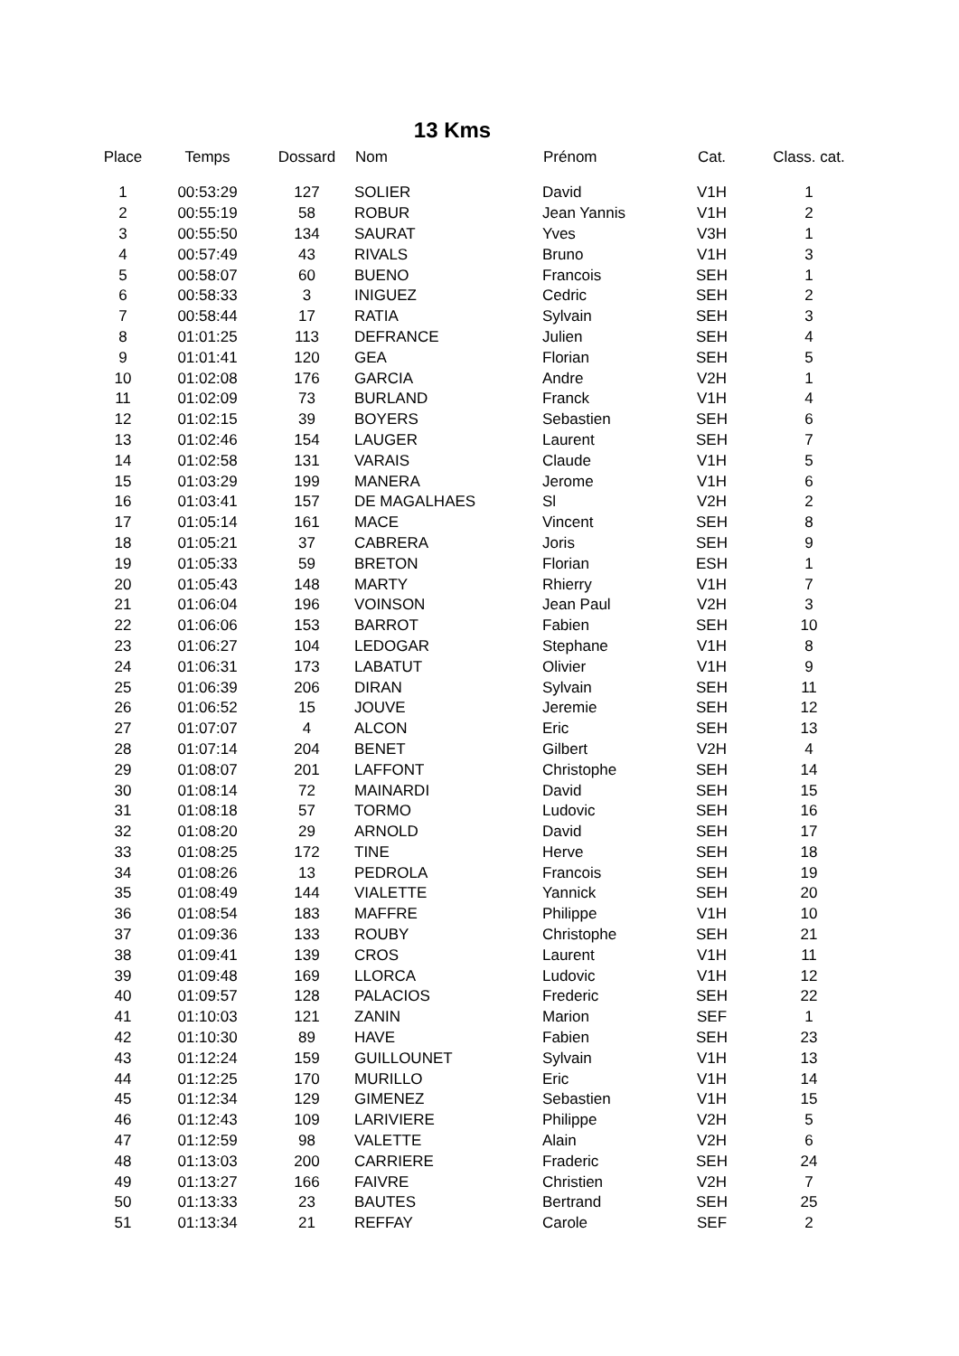13 Kms
| Place | Temps | Dossard | Nom | Prénom | Cat. | Class. cat. |
| --- | --- | --- | --- | --- | --- | --- |
| 1 | 00:53:29 | 127 | SOLIER | David | V1H | 1 |
| 2 | 00:55:19 | 58 | ROBUR | Jean Yannis | V1H | 2 |
| 3 | 00:55:50 | 134 | SAURAT | Yves | V3H | 1 |
| 4 | 00:57:49 | 43 | RIVALS | Bruno | V1H | 3 |
| 5 | 00:58:07 | 60 | BUENO | Francois | SEH | 1 |
| 6 | 00:58:33 | 3 | INIGUEZ | Cedric | SEH | 2 |
| 7 | 00:58:44 | 17 | RATIA | Sylvain | SEH | 3 |
| 8 | 01:01:25 | 113 | DEFRANCE | Julien | SEH | 4 |
| 9 | 01:01:41 | 120 | GEA | Florian | SEH | 5 |
| 10 | 01:02:08 | 176 | GARCIA | Andre | V2H | 1 |
| 11 | 01:02:09 | 73 | BURLAND | Franck | V1H | 4 |
| 12 | 01:02:15 | 39 | BOYERS | Sebastien | SEH | 6 |
| 13 | 01:02:46 | 154 | LAUGER | Laurent | SEH | 7 |
| 14 | 01:02:58 | 131 | VARAIS | Claude | V1H | 5 |
| 15 | 01:03:29 | 199 | MANERA | Jerome | V1H | 6 |
| 16 | 01:03:41 | 157 | DE MAGALHAES | Sl | V2H | 2 |
| 17 | 01:05:14 | 161 | MACE | Vincent | SEH | 8 |
| 18 | 01:05:21 | 37 | CABRERA | Joris | SEH | 9 |
| 19 | 01:05:33 | 59 | BRETON | Florian | ESH | 1 |
| 20 | 01:05:43 | 148 | MARTY | Rhierry | V1H | 7 |
| 21 | 01:06:04 | 196 | VOINSON | Jean Paul | V2H | 3 |
| 22 | 01:06:06 | 153 | BARROT | Fabien | SEH | 10 |
| 23 | 01:06:27 | 104 | LEDOGAR | Stephane | V1H | 8 |
| 24 | 01:06:31 | 173 | LABATUT | Olivier | V1H | 9 |
| 25 | 01:06:39 | 206 | DIRAN | Sylvain | SEH | 11 |
| 26 | 01:06:52 | 15 | JOUVE | Jeremie | SEH | 12 |
| 27 | 01:07:07 | 4 | ALCON | Eric | SEH | 13 |
| 28 | 01:07:14 | 204 | BENET | Gilbert | V2H | 4 |
| 29 | 01:08:07 | 201 | LAFFONT | Christophe | SEH | 14 |
| 30 | 01:08:14 | 72 | MAINARDI | David | SEH | 15 |
| 31 | 01:08:18 | 57 | TORMO | Ludovic | SEH | 16 |
| 32 | 01:08:20 | 29 | ARNOLD | David | SEH | 17 |
| 33 | 01:08:25 | 172 | TINE | Herve | SEH | 18 |
| 34 | 01:08:26 | 13 | PEDROLA | Francois | SEH | 19 |
| 35 | 01:08:49 | 144 | VIALETTE | Yannick | SEH | 20 |
| 36 | 01:08:54 | 183 | MAFFRE | Philippe | V1H | 10 |
| 37 | 01:09:36 | 133 | ROUBY | Christophe | SEH | 21 |
| 38 | 01:09:41 | 139 | CROS | Laurent | V1H | 11 |
| 39 | 01:09:48 | 169 | LLORCA | Ludovic | V1H | 12 |
| 40 | 01:09:57 | 128 | PALACIOS | Frederic | SEH | 22 |
| 41 | 01:10:03 | 121 | ZANIN | Marion | SEF | 1 |
| 42 | 01:10:30 | 89 | HAVE | Fabien | SEH | 23 |
| 43 | 01:12:24 | 159 | GUILLOUNET | Sylvain | V1H | 13 |
| 44 | 01:12:25 | 170 | MURILLO | Eric | V1H | 14 |
| 45 | 01:12:34 | 129 | GIMENEZ | Sebastien | V1H | 15 |
| 46 | 01:12:43 | 109 | LARIVIERE | Philippe | V2H | 5 |
| 47 | 01:12:59 | 98 | VALETTE | Alain | V2H | 6 |
| 48 | 01:13:03 | 200 | CARRIERE | Fraderic | SEH | 24 |
| 49 | 01:13:27 | 166 | FAIVRE | Christien | V2H | 7 |
| 50 | 01:13:33 | 23 | BAUTES | Bertrand | SEH | 25 |
| 51 | 01:13:34 | 21 | REFFAY | Carole | SEF | 2 |